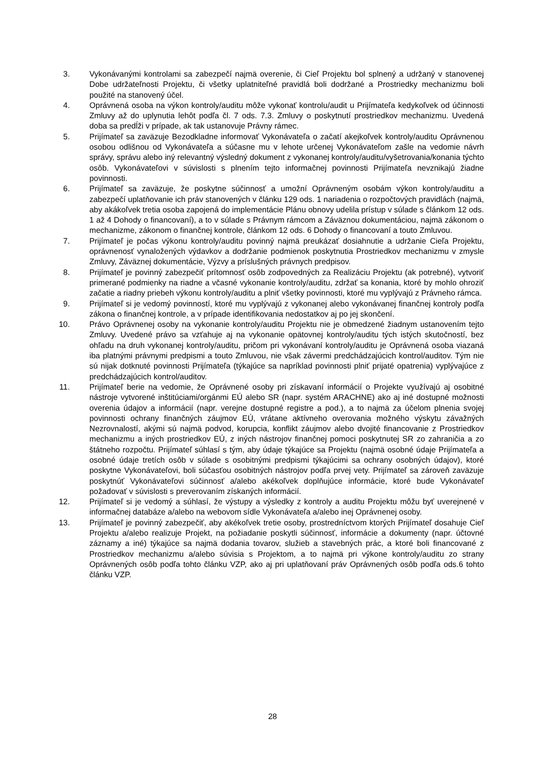3. Vykonávanými kontrolami sa zabezpečí najmä overenie, či Cieľ Projektu bol splnený a udržaný v stanovenej Dobe udržateľnosti Projektu, či všetky uplatniteľné pravidlá boli dodržané a Prostriedky mechanizmu boli použité na stanovený účel.
4. Oprávnená osoba na výkon kontroly/auditu môže vykonať kontrolu/audit u Prijímateľa kedykoľvek od účinnosti Zmluvy až do uplynutia lehôt podľa čl. 7 ods. 7.3. Zmluvy o poskytnutí prostriedkov mechanizmu. Uvedená doba sa predĺži v prípade, ak tak ustanovuje Právny rámec.
5. Prijímateľ sa zaväzuje Bezodkladne informovať Vykonávateľa o začatí akejkoľvek kontroly/auditu Oprávnenou osobou odlišnou od Vykonávateľa a súčasne mu v lehote určenej Vykonávateľom zašle na vedomie návrh správy, správu alebo iný relevantný výsledný dokument z vykonanej kontroly/auditu/vyšetrovania/konania týchto osôb. Vykonávateľovi v súvislosti s plnením tejto informačnej povinnosti Prijímateľa nevznikajú žiadne povinnosti.
6. Prijímateľ sa zaväzuje, že poskytne súčinnosť a umožní Oprávneným osobám výkon kontroly/auditu a zabezpečí uplatňovanie ich práv stanovených v článku 129 ods. 1 nariadenia o rozpočtových pravidlách (najmä, aby akákoľvek tretia osoba zapojená do implementácie Plánu obnovy udelila prístup v súlade s článkom 12 ods. 1 až 4 Dohody o financovaní), a to v súlade s Právnym rámcom a Záväznou dokumentáciou, najmä zákonom o mechanizme, zákonom o finančnej kontrole, článkom 12 ods. 6 Dohody o financovaní a touto Zmluvou.
7. Prijímateľ je počas výkonu kontroly/auditu povinný najmä preukázať dosiahnutie a udržanie Cieľa Projektu, oprávnenosť vynaložených výdavkov a dodržanie podmienok poskytnutia Prostriedkov mechanizmu v zmysle Zmluvy, Záväznej dokumentácie, Výzvy a príslušných právnych predpisov.
8. Prijímateľ je povinný zabezpečiť prítomnosť osôb zodpovedných za Realizáciu Projektu (ak potrebné), vytvoriť primerané podmienky na riadne a včasné vykonanie kontroly/auditu, zdržať sa konania, ktoré by mohlo ohroziť začatie a riadny priebeh výkonu kontroly/auditu a plniť všetky povinnosti, ktoré mu vyplývajú z Právneho rámca.
9. Prijímateľ si je vedomý povinností, ktoré mu vyplývajú z vykonanej alebo vykonávanej finančnej kontroly podľa zákona o finančnej kontrole, a v prípade identifikovania nedostatkov aj po jej skončení.
10. Právo Oprávnenej osoby na vykonanie kontroly/auditu Projektu nie je obmedzené žiadnym ustanovením tejto Zmluvy. Uvedené právo sa vzťahuje aj na vykonanie opätovnej kontroly/auditu tých istých skutočností, bez ohľadu na druh vykonanej kontroly/auditu, pričom pri vykonávaní kontroly/auditu je Oprávnená osoba viazaná iba platnými právnymi predpismi a touto Zmluvou, nie však závermi predchádzajúcich kontrol/auditov. Tým nie sú nijak dotknuté povinnosti Prijímateľa (týkajúce sa napríklad povinnosti plniť prijaté opatrenia) vyplývajúce z predchádzajúcich kontrol/auditov.
11. Prijímateľ berie na vedomie, že Oprávnené osoby pri získavaní informácií o Projekte využívajú aj osobitné nástroje vytvorené inštitúciami/orgánmi EÚ alebo SR (napr. systém ARACHNE) ako aj iné dostupné možnosti overenia údajov a informácií (napr. verejne dostupné registre a pod.), a to najmä za účelom plnenia svojej povinnosti ochrany finančných záujmov EÚ, vrátane aktívneho overovania možného výskytu závažných Nezrovnalostí, akými sú najmä podvod, korupcia, konflikt záujmov alebo dvojité financovanie z Prostriedkov mechanizmu a iných prostriedkov EÚ, z iných nástrojov finančnej pomoci poskytnutej SR zo zahraničia a zo štátneho rozpočtu. Prijímateľ súhlasí s tým, aby údaje týkajúce sa Projektu (najmä osobné údaje Prijímateľa a osobné údaje tretích osôb v súlade s osobitnými predpismi týkajúcimi sa ochrany osobných údajov), ktoré poskytne Vykonávateľovi, boli súčasťou osobitných nástrojov podľa prvej vety. Prijímateľ sa zároveň zaväzuje poskytnúť Vykonávateľovi súčinnosť a/alebo akékoľvek doplňujúce informácie, ktoré bude Vykonávateľ požadovať v súvislosti s preverovaním získaných informácií.
12. Prijímateľ si je vedomý a súhlasí, že výstupy a výsledky z kontroly a auditu Projektu môžu byť uverejnené v informačnej databáze a/alebo na webovom sídle Vykonávateľa a/alebo inej Oprávnenej osoby.
13. Prijímateľ je povinný zabezpečiť, aby akékoľvek tretie osoby, prostredníctvom ktorých Prijímateľ dosahuje Cieľ Projektu a/alebo realizuje Projekt, na požiadanie poskytli súčinnosť, informácie a dokumenty (napr. účtovné záznamy a iné) týkajúce sa najmä dodania tovarov, služieb a stavebných prác, a ktoré boli financované z Prostriedkov mechanizmu a/alebo súvisia s Projektom, a to najmä pri výkone kontroly/auditu zo strany Oprávnených osôb podľa tohto článku VZP, ako aj pri uplatňovaní práv Oprávnených osôb podľa ods.6 tohto článku VZP.
28